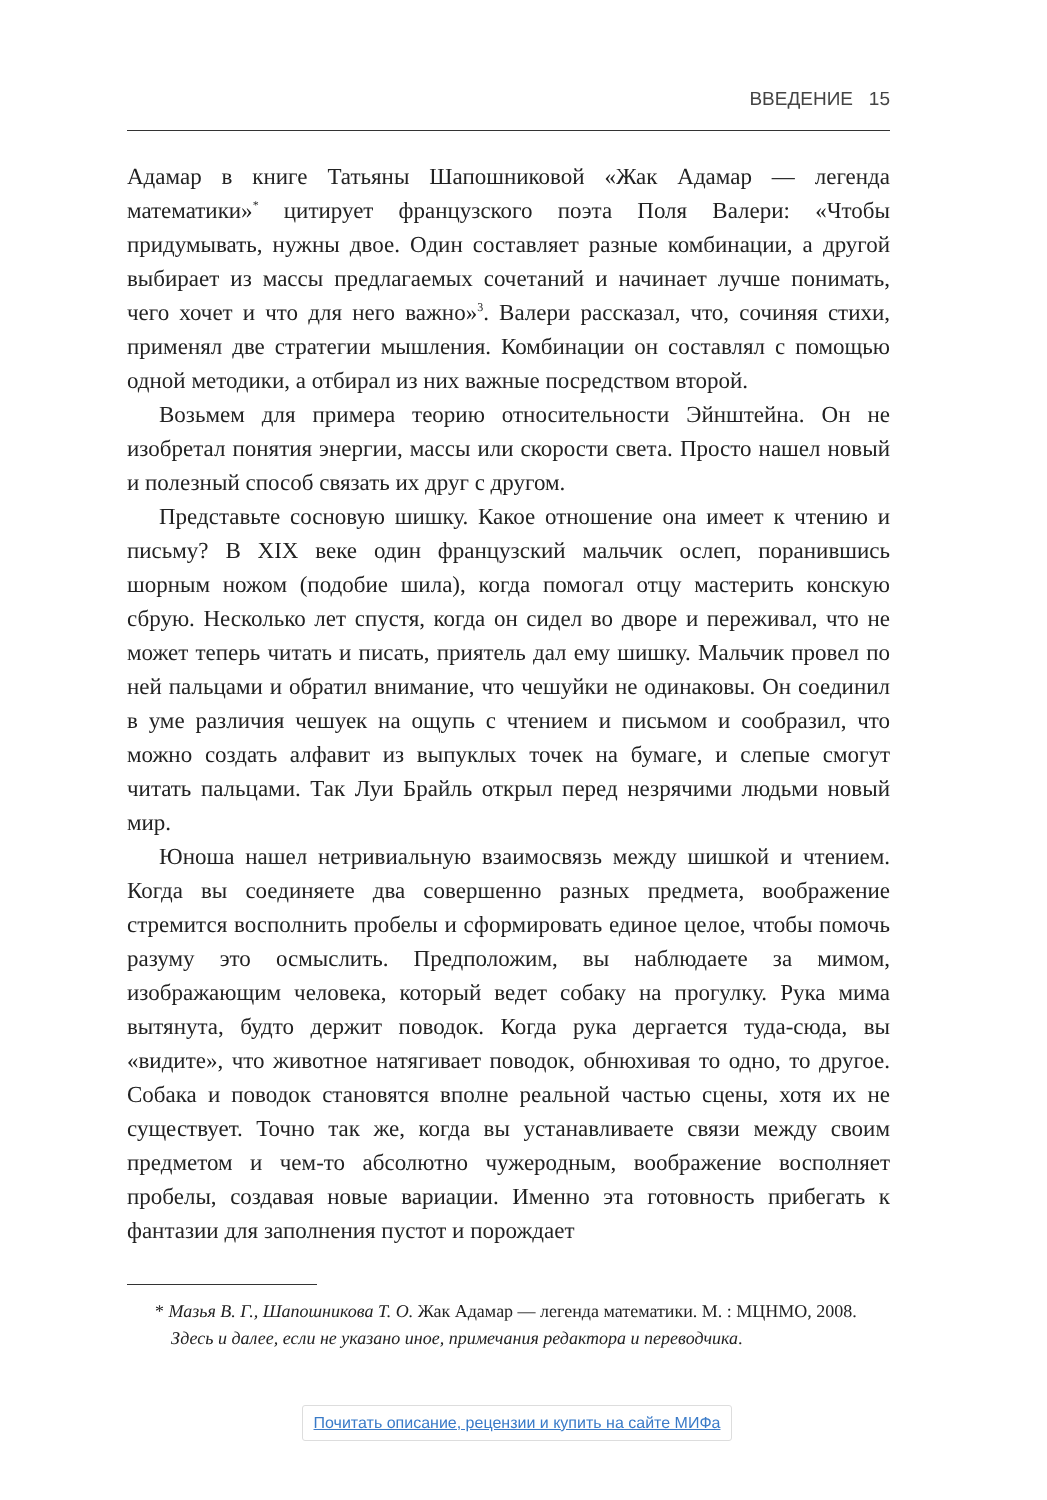ВВЕДЕНИЕ 15
Адамар в книге Татьяны Шапошниковой «Жак Адамар — легенда математики»<sup>*</sup> цитирует французского поэта Поля Валери: «Чтобы придумывать, нужны двое. Один составляет разные комбинации, а другой выбирает из массы предлагаемых сочетаний и начинает лучше понимать, чего хочет и что для него важно»<sup>3</sup>. Валери рассказал, что, сочиняя стихи, применял две стратегии мышления. Комбинации он составлял с помощью одной методики, а отбирал из них важные посредством второй.
Возьмем для примера теорию относительности Эйнштейна. Он не изобретал понятия энергии, массы или скорости света. Просто нашел новый и полезный способ связать их друг с другом.
Представьте сосновую шишку. Какое отношение она имеет к чтению и письму? В XIX веке один французский мальчик ослеп, поранившись шорным ножом (подобие шила), когда помогал отцу мастерить конскую сбрую. Несколько лет спустя, когда он сидел во дворе и переживал, что не может теперь читать и писать, приятель дал ему шишку. Мальчик провел по ней пальцами и обратил внимание, что чешуйки не одинаковы. Он соединил в уме различия чешуек на ощупь с чтением и письмом и сообразил, что можно создать алфавит из выпуклых точек на бумаге, и слепые смогут читать пальцами. Так Луи Брайль открыл перед незрячими людьми новый мир.
Юноша нашел нетривиальную взаимосвязь между шишкой и чтением. Когда вы соединяете два совершенно разных предмета, воображение стремится восполнить пробелы и сформировать единое целое, чтобы помочь разуму это осмыслить. Предположим, вы наблюдаете за мимом, изображающим человека, который ведет собаку на прогулку. Рука мима вытянута, будто держит поводок. Когда рука дергается туда-сюда, вы «видите», что животное натягивает поводок, обнюхивая то одно, то другое. Собака и поводок становятся вполне реальной частью сцены, хотя их не существует. Точно так же, когда вы устанавливаете связи между своим предметом и чем-то абсолютно чужеродным, воображение восполняет пробелы, создавая новые вариации. Именно эта готовность прибегать к фантазии для заполнения пустот и порождает
* Мазья В. Г., Шапошникова Т. О. Жак Адамар — легенда математики. М. : МЦНМО, 2008. Здесь и далее, если не указано иное, примечания редактора и переводчика.
Почитать описание, рецензии и купить на сайте МИФа